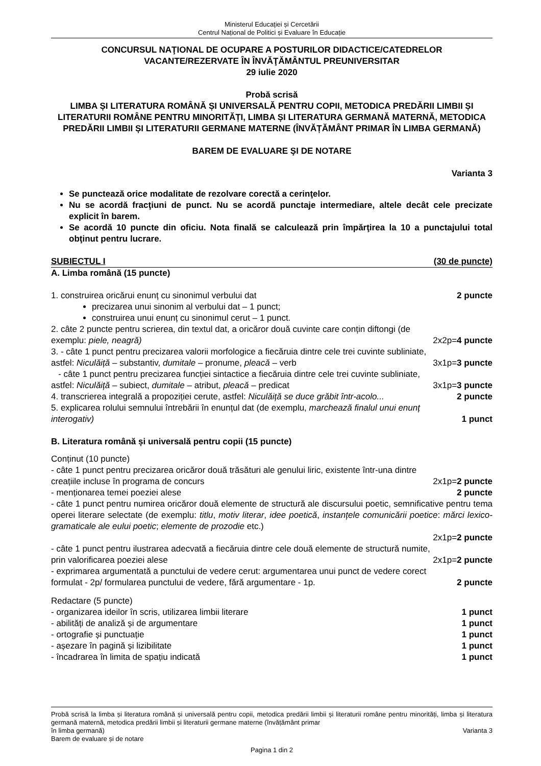Ministerul Educaţiei și Cercetării
Centrul Național de Politici și Evaluare în Educație
CONCURSUL NAŢIONAL DE OCUPARE A POSTURILOR DIDACTICE/CATEDRELOR
VACANTE/REZERVATE ÎN ÎNVĂŢĂMÂNTUL PREUNIVERSITAR
29 iulie 2020
Probă scrisă
LIMBA ȘI LITERATURA ROMÂNĂ ȘI UNIVERSALĂ PENTRU COPII, METODICA PREDĂRII LIMBII ȘI LITERATURII ROMÂNE PENTRU MINORITĂȚI, LIMBA ȘI LITERATURA GERMANĂ MATERNĂ, METODICA PREDĂRII LIMBII ȘI LITERATURII GERMANE MATERNE (ÎNVĂȚĂMÂNT PRIMAR ÎN LIMBA GERMANĂ)
BAREM DE EVALUARE ŞI DE NOTARE
Varianta 3
Se punctează orice modalitate de rezolvare corectă a cerinţelor.
Nu se acordă fracţiuni de punct. Nu se acordă punctaje intermediare, altele decât cele precizate explicit în barem.
Se acordă 10 puncte din oficiu. Nota finală se calculează prin împărţirea la 10 a punctajului total obţinut pentru lucrare.
SUBIECTUL I (30 de puncte)
A. Limba română (15 puncte)
1. construirea oricărui enunț cu sinonimul verbului dat 2 puncte
precizarea unui sinonim al verbului dat – 1 punct;
construirea unui enunț cu sinonimul cerut – 1 punct.
2. câte 2 puncte pentru scrierea, din textul dat, a oricăror două cuvinte care conțin diftongi (de
exemplu: piele, neagră) 2x2p=4 puncte
3. - câte 1 punct pentru precizarea valorii morfologice a fiecăruia dintre cele trei cuvinte subliniate,
astfel: Niculăiță – substantiv, dumitale – pronume, pleacă – verb 3x1p=3 puncte
- câte 1 punct pentru precizarea funcției sintactice a fiecăruia dintre cele trei cuvinte subliniate,
astfel: Niculăiță – subiect, dumitale – atribut, pleacă – predicat 3x1p=3 puncte
4. transcrierea integrală a propoziției cerute, astfel: Niculăiță se duce grăbit într-acolo... 2 puncte
5. explicarea rolului semnului întrebării în enunțul dat (de exemplu, marchează finalul unui enunț
interogativ) 1 punct
B. Literatura română și universală pentru copii (15 puncte)
Conținut (10 puncte)
- câte 1 punct pentru precizarea oricăror două trăsături ale genului liric, existente într-una dintre
creațiile incluse în programa de concurs 2x1p=2 puncte
- menționarea temei poeziei alese 2 puncte
- câte 1 punct pentru numirea oricăror două elemente de structură ale discursului poetic, semnificative pentru tema operei literare selectate (de exemplu: titlu, motiv literar, idee poetică, instanțele comunicării poetice: mărci lexico-gramaticale ale eului poetic; elemente de prozodie etc.)
2x1p=2 puncte
- câte 1 punct pentru ilustrarea adecvată a fiecăruia dintre cele două elemente de structură numite,
prin valorificarea poeziei alese 2x1p=2 puncte
- exprimarea argumentată a punctului de vedere cerut: argumentarea unui punct de vedere corect
formulat - 2p/ formularea punctului de vedere, fără argumentare - 1p. 2 puncte
Redactare (5 puncte)
- organizarea ideilor în scris, utilizarea limbii literare 1 punct
- abilități de analiză și de argumentare 1 punct
- ortografie și punctuație 1 punct
- așezare în pagină și lizibilitate 1 punct
- încadrarea în limita de spațiu indicată 1 punct
Probă scrisă la limba și literatura română și universală pentru copii, metodica predării limbii și literaturii române pentru minorități, limba și literatura germană maternă, metodica predării limbii și literaturii germane materne (învățământ primar
în limba germană) Varianta 3
Barem de evaluare și de notare
Pagina 1 din 2